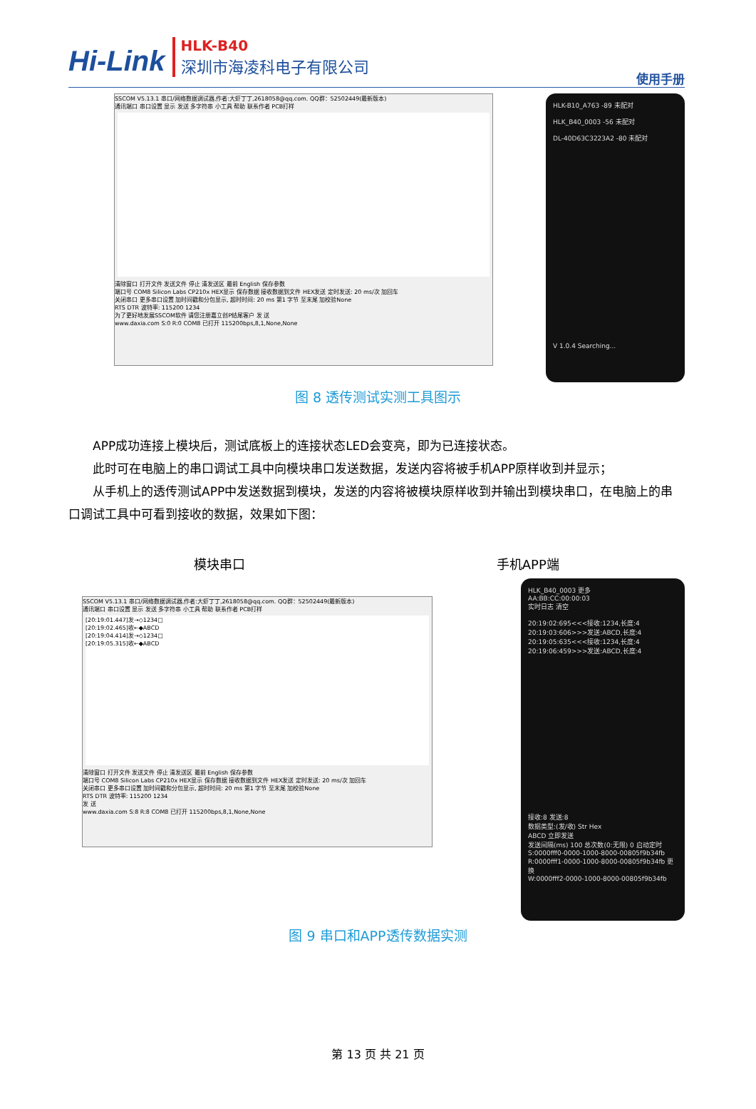Hi-Link
HLK-B40
深圳市海凌科电子有限公司
使用手册
SSCOM V5.13.1 串口/网络数据调试器,作者:大虾丁丁,2618058@qq.com. QQ群：52502449(最新版本)
通讯端口 串口设置 显示 发送 多字符串 小工具 帮助 联系作者 PCB打样
清除窗口 打开文件 发送文件 停止 清发送区 最前 English 保存参数
端口号 COM8 Silicon Labs CP210x HEX显示 保存数据 接收数据到文件 HEX发送 定时发送: 20 ms/次 加回车
关闭串口 更多串口设置 加时间戳和分包显示, 超时时间: 20 ms 第1 字节 至末尾 加校验None
RTS DTR 波特率: 115200 1234
为了更好地发展SSCOM软件 请您注册嘉立创P结尾客户 发 送
www.daxia.com S:0 R:0 COM8 已打开 115200bps,8,1,None,None
HLK-B10_A763 -89 未配对
HLK_B40_0003 -56 未配对
DL-40D63C3223A2 -80 未配对
V 1.0.4 Searching...
图 8 透传测试实测工具图示
APP成功连接上模块后，测试底板上的连接状态LED会变亮，即为已连接状态。
此时可在电脑上的串口调试工具中向模块串口发送数据，发送内容将被手机APP原样收到并显示；
从手机上的透传测试APP中发送数据到模块，发送的内容将被模块原样收到并输出到模块串口，在电脑上的串口调试工具中可看到接收的数据，效果如下图：
模块串口 手机APP端
SSCOM V5.13.1 串口/网络数据调试器,作者:大虾丁丁,2618058@qq.com. QQ群：52502449(最新版本)
通讯端口 串口设置 显示 发送 多字符串 小工具 帮助 联系作者 PCB打样
[20:19:01.447]发→◇1234□
[20:19:02.465]收←◆ABCD
[20:19:04.414]发→◇1234□
[20:19:05.315]收←◆ABCD
清除窗口 打开文件 发送文件 停止 清发送区 最前 English 保存参数
端口号 COM8 Silicon Labs CP210x HEX显示 保存数据 接收数据到文件 HEX发送 定时发送: 20 ms/次 加回车
关闭串口 更多串口设置 加时间戳和分包显示, 超时时间: 20 ms 第1 字节 至末尾 加校验None
RTS DTR 波特率: 115200 1234
发 送
www.daxia.com S:8 R:8 COM8 已打开 115200bps,8,1,None,None
HLK_B40_0003 更多
AA:BB:CC:00:00:03
实时日志 清空
20:19:02:695<<<接收:1234,长度:4
20:19:03:606>>>发送:ABCD,长度:4
20:19:05:635<<<接收:1234,长度:4
20:19:06:459>>>发送:ABCD,长度:4
接收:8 发送:8
数据类型:(发/收) Str Hex
ABCD 立即发送
发送间隔(ms) 100 总次数(0:无限) 0 启动定时
S:0000fff0-0000-1000-8000-00805f9b34fb
R:0000fff1-0000-1000-8000-00805f9b34fb 更换
W:0000fff2-0000-1000-8000-00805f9b34fb
图 9 串口和APP透传数据实测
第 13 页 共 21 页